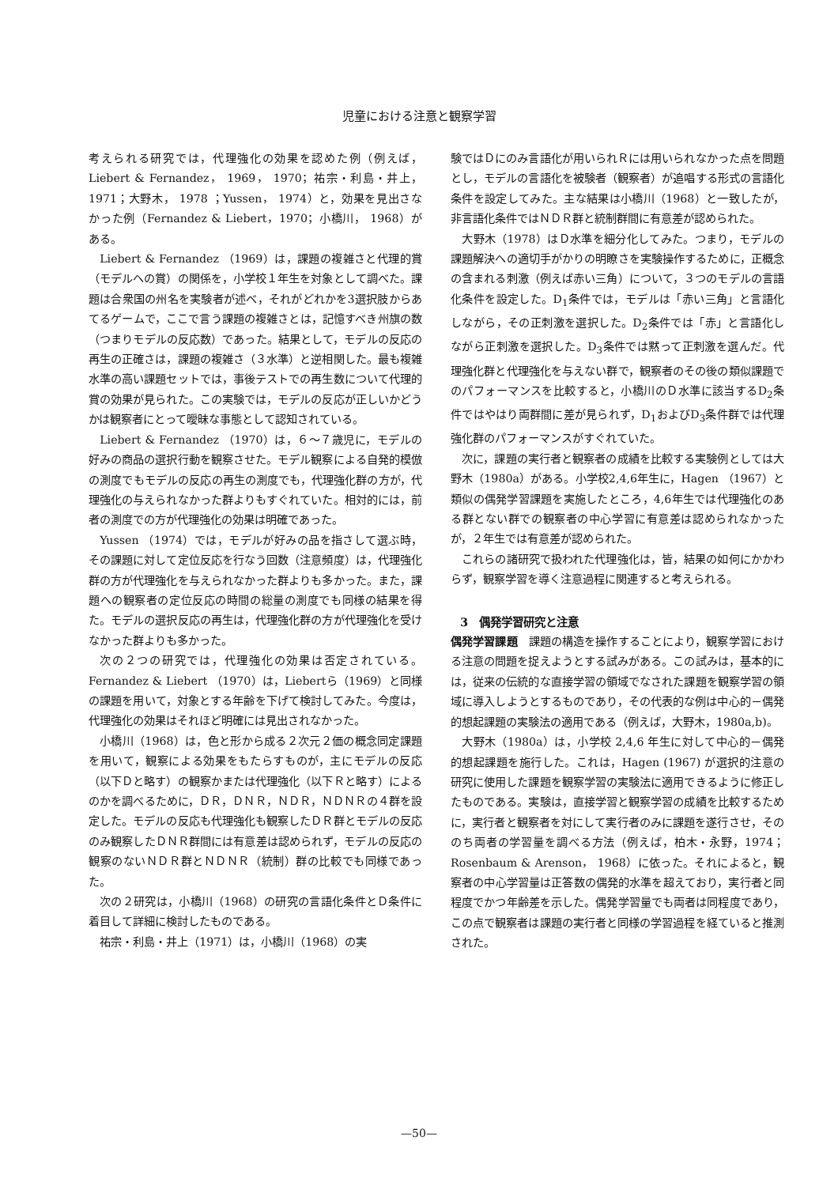児童における注意と観察学習
考えられる研究では，代理強化の効果を認めた例（例えば，Liebert & Fernandez， 1969， 1970；祐宗・利島・井上， 1971；大野木， 1978 ；Yussen， 1974）と，効果を見出さなかった例（Fernandez & Liebert，1970；小橋川， 1968）がある。
Liebert & Fernandez （1969）は，課題の複雑さと代理的賞（モデルへの賞）の関係を，小学校１年生を対象として調べた。課題は合衆国の州名を実験者が述べ，それがどれかを3選択肢からあてるゲームで，ここで言う課題の複雑さとは，記憶すべき州旗の数（つまりモデルの反応数）であった。結果として，モデルの反応の再生の正確さは，課題の複雑さ（３水準）と逆相関した。最も複雑水準の高い課題セットでは，事後テストでの再生数について代理的賞の効果が見られた。この実験では，モデルの反応が正しいかどうかは観察者にとって曖昧な事態として認知されている。
Liebert & Fernandez （1970）は，６～７歳児に，モデルの好みの商品の選択行動を観察させた。モデル観察による自発的模倣の測度でもモデルの反応の再生の測度でも，代理強化群の方が，代理強化の与えられなかった群よりもすぐれていた。相対的には，前者の測度での方が代理強化の効果は明確であった。
Yussen （1974）では，モデルが好みの品を指さして選ぶ時，その課題に対して定位反応を行なう回数（注意頻度）は，代理強化群の方が代理強化を与えられなかった群よりも多かった。また，課題への観察者の定位反応の時間の総量の測度でも同様の結果を得た。モデルの選択反応の再生は，代理強化群の方が代理強化を受けなかった群よりも多かった。
次の２つの研究では，代理強化の効果は否定されている。Fernandez & Liebert （1970）は，Liebertら（1969）と同様の課題を用いて，対象とする年齢を下げて検討してみた。今度は，代理強化の効果はそれほど明確には見出されなかった。
小橋川（1968）は，色と形から成る２次元２価の概念同定課題を用いて，観察による効果をもたらすものが，主にモデルの反応（以下Ｄと略す）の観察かまたは代理強化（以下Ｒと略す）によるのかを調べるために，ＤＲ，ＤＮＲ，ＮＤＲ，ＮＤＮＲの４群を設定した。モデルの反応も代理強化も観察したＤＲ群とモデルの反応のみ観察したＤＮＲ群間には有意差は認められず，モデルの反応の観察のないＮＤＲ群とＮＤＮＲ（統制）群の比較でも同様であった。
次の２研究は，小橋川（1968）の研究の言語化条件とＤ条件に着目して詳細に検討したものである。
祐宗・利島・井上（1971）は，小橋川（1968）の実
験ではＤにのみ言語化が用いられＲには用いられなかった点を問題とし，モデルの言語化を被験者（観察者）が追唱する形式の言語化条件を設定してみた。主な結果は小橋川（1968）と一致したが，非言語化条件ではＮＤＲ群と統制群間に有意差が認められた。
大野木（1978）はＤ水準を細分化してみた。つまり，モデルの課題解決への適切手がかりの明瞭さを実験操作するために，正概念の含まれる刺激（例えば赤い三角）について，３つのモデルの言語化条件を設定した。D<sub>1</sub>条件では，モデルは「赤い三角」と言語化しながら，その正刺激を選択した。D<sub>2</sub>条件では「赤」と言語化しながら正刺激を選択した。D<sub>3</sub>条件では黙って正刺激を選んだ。代理強化群と代理強化を与えない群で，観察者のその後の類似課題でのパフォーマンスを比較すると，小橋川のＤ水準に該当するD<sub>2</sub>条件ではやはり両群間に差が見られず，D<sub>1</sub>およびD<sub>3</sub>条件群では代理強化群のパフォーマンスがすぐれていた。
次に，課題の実行者と観察者の成績を比較する実験例としては大野木（1980a）がある。小学校2,4,6年生に，Hagen （1967）と類似の偶発学習課題を実施したところ，4,6年生では代理強化のある群とない群での観察者の中心学習に有意差は認められなかったが，２年生では有意差が認められた。
これらの諸研究で扱われた代理強化は，皆，結果の如何にかかわらず，観察学習を導く注意過程に関連すると考えられる。
3　偶発学習研究と注意
偶発学習課題　課題の構造を操作することにより，観察学習における注意の問題を捉えようとする試みがある。この試みは，基本的には，従来の伝統的な直接学習の領域でなされた課題を観察学習の領域に導入しようとするものであり，その代表的な例は中心的－偶発的想起課題の実験法の適用である（例えば，大野木，1980a,b)。
大野木（1980a）は，小学校 2,4,6 年生に対して中心的－偶発的想起課題を施行した。これは，Hagen (1967) が選択的注意の研究に使用した課題を観察学習の実験法に適用できるように修正したものである。実験は，直接学習と観察学習の成績を比較するために，実行者と観察者を対にして実行者のみに課題を遂行させ，そののち両者の学習量を調べる方法（例えば，柏木・永野，1974；Rosenbaum & Arenson， 1968）に依った。それによると，観察者の中心学習量は正答数の偶発的水準を超えており，実行者と同程度でかつ年齢差を示した。偶発学習量でも両者は同程度であり，この点で観察者は課題の実行者と同様の学習過程を経ていると推測された。
—50—